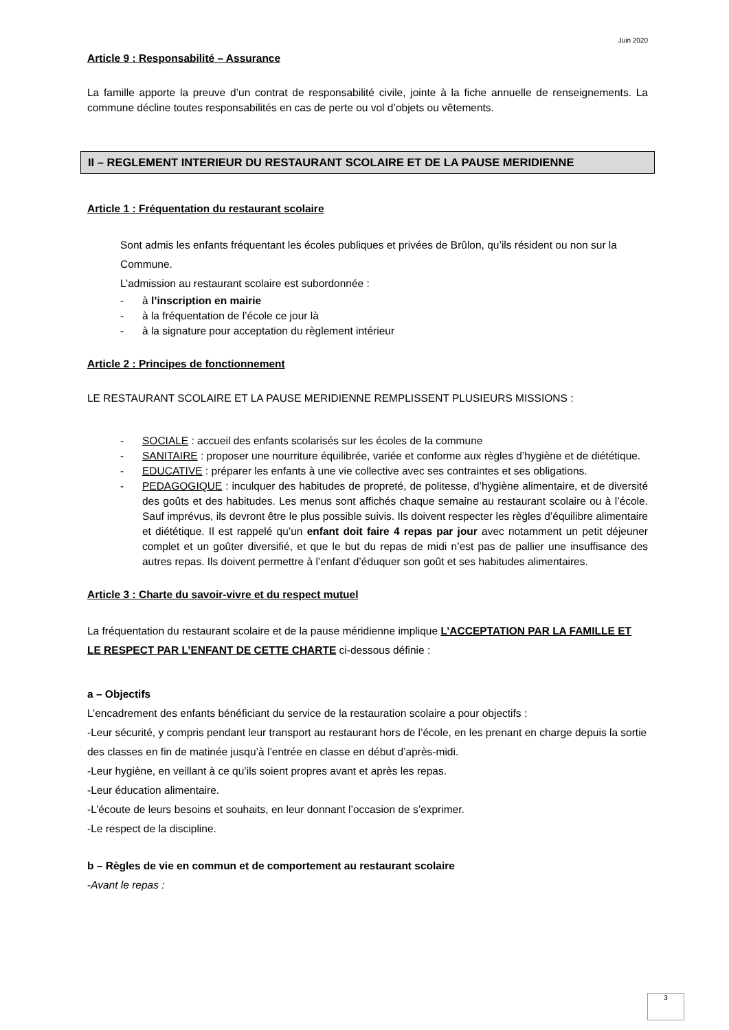Juin 2020
Article 9 : Responsabilité – Assurance
La famille apporte la preuve d’un contrat de responsabilité civile, jointe à la fiche annuelle de renseignements. La commune décline toutes responsabilités en cas de perte ou vol d’objets ou vêtements.
II – REGLEMENT INTERIEUR DU RESTAURANT SCOLAIRE ET DE LA PAUSE MERIDIENNE
Article 1 : Fréquentation du restaurant scolaire
Sont admis les enfants fréquentant les écoles publiques et privées de Brûlon, qu’ils résident ou non sur la Commune.
L’admission au restaurant scolaire est subordonnée :
- à l’inscription en mairie
- à la fréquentation de l’école ce jour là
- à la signature pour acceptation du règlement intérieur
Article 2 : Principes de fonctionnement
LE RESTAURANT SCOLAIRE ET LA PAUSE MERIDIENNE REMPLISSENT PLUSIEURS MISSIONS :
- SOCIALE : accueil des enfants scolarisés sur les écoles de la commune
- SANITAIRE : proposer une nourriture équilibrée, variée et conforme aux règles d’hygiène et de diététique.
- EDUCATIVE : préparer les enfants à une vie collective avec ses contraintes et ses obligations.
- PEDAGOGIQUE : inculquer des habitudes de propreté, de politesse, d’hygiène alimentaire, et de diversité des goûts et des habitudes. Les menus sont affichés chaque semaine au restaurant scolaire ou à l’école. Sauf imprévus, ils devront être le plus possible suivis. Ils doivent respecter les règles d’équilibre alimentaire et diététique. Il est rappelé qu’un enfant doit faire 4 repas par jour avec notamment un petit déjeuner complet et un goûter diversifié, et que le but du repas de midi n’est pas de pallier une insuffisance des autres repas. Ils doivent permettre à l’enfant d’éduquer son goût et ses habitudes alimentaires.
Article 3 : Charte du savoir-vivre et du respect mutuel
La fréquentation du restaurant scolaire et de la pause méridienne implique L’ACCEPTATION PAR LA FAMILLE ET LE RESPECT PAR L’ENFANT DE CETTE CHARTE ci-dessous définie :
a – Objectifs
L’encadrement des enfants bénéficiant du service de la restauration scolaire a pour objectifs :
-Leur sécurité, y compris pendant leur transport au restaurant hors de l’école, en les prenant en charge depuis la sortie des classes en fin de matinée jusqu’à l’entrée en classe en début d’après-midi.
-Leur hygiène, en veillant à ce qu’ils soient propres avant et après les repas.
-Leur éducation alimentaire.
-L’écoute de leurs besoins et souhaits, en leur donnant l’occasion de s’exprimer.
-Le respect de la discipline.
b – Règles de vie en commun et de comportement au restaurant scolaire
-Avant le repas :
3